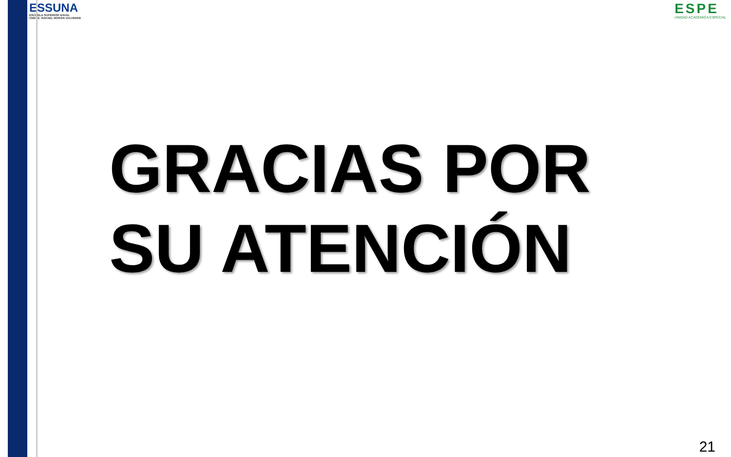ESSUNA
ESCUELA SUPERIOR NAVAL
CMDTE. RAFAEL MORÁN VALVERDE
ESPE
UNIDAD ACADEMICA ESPECIAL
GRACIAS POR
SU ATENCIÓN
21